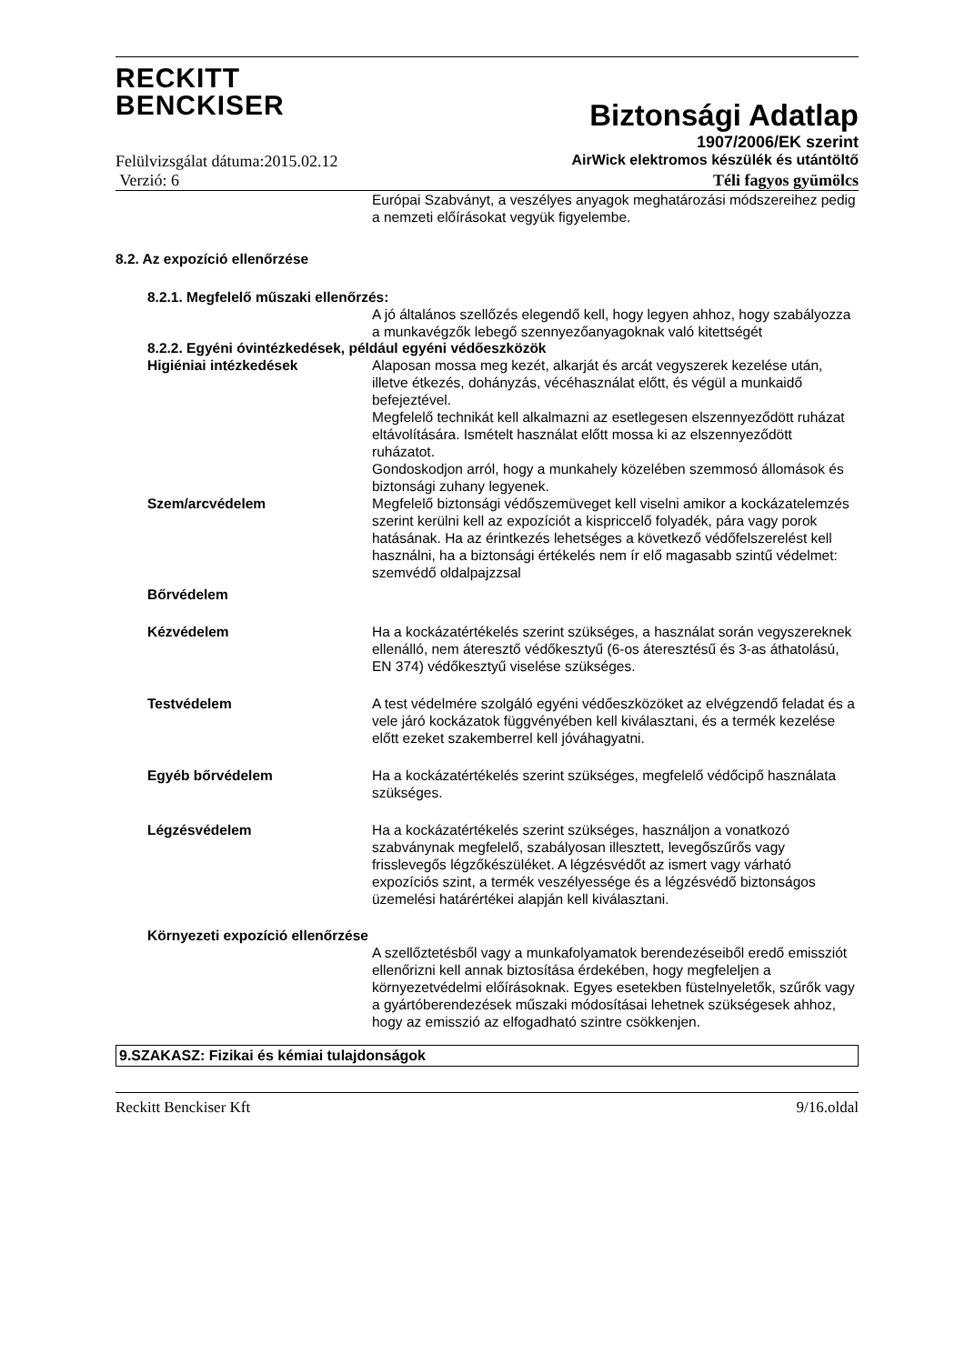RECKITT
BENCKISER
Biztonsági Adatlap
1907/2006/EK szerint
Felülvizsgálat dátuma:2015.02.12 AirWick elektromos készülék és utántöltő
Verzió: 6 Téli fagyos gyümölcs
Európai Szabványt, a veszélyes anyagok meghatározási módszereihez pedig a nemzeti előírásokat vegyük figyelembe.
8.2. Az expozíció ellenőrzése
8.2.1. Megfelelő műszaki ellenőrzés:
A jó általános szellőzés elegendő kell, hogy legyen ahhoz, hogy szabályozza a munkavégzők lebegő szennyezőanyagoknak való kitettségét
8.2.2. Egyéni óvintézkedések, például egyéni védőeszközök
Higiéniai intézkedések Alaposan mossa meg kezét, alkarját és arcát vegyszerek kezelése után, illetve étkezés, dohányzás, vécéhasználat előtt, és végül a munkaidő befejeztével.
Megfelelő technikát kell alkalmazni az esetlegesen elszennyeződött ruházat eltávolítására. Ismételt használat előtt mossa ki az elszennyeződött ruházatot.
Gondoskodjon arról, hogy a munkahely közelében szemmosó állomások és biztonsági zuhany legyenek.
Szem/arcvédelem Megfelelő biztonsági védőszemüveget kell viselni amikor a kockázatelemzés szerint kerülni kell az expozíciót a kispriccelő folyadék, pára vagy porok hatásának. Ha az érintkezés lehetséges a következő védőfelszerelést kell használni, ha a biztonsági értékelés nem ír elő magasabb szintű védelmet: szemvédő oldalpajzzsal
Bőrvédelem
Kézvédelem Ha a kockázatértékelés szerint szükséges, a használat során vegyszereknek ellenálló, nem áteresztő védőkesztyű (6-os áteresztésű és 3-as áthatolású, EN 374) védőkesztyű viselése szükséges.
Testvédelem A test védelmére szolgáló egyéni védőeszközöket az elvégzendő feladat és a vele járó kockázatok függvényében kell kiválasztani, és a termék kezelése előtt ezeket szakemberrel kell jóváhagyatni.
Egyéb bőrvédelem Ha a kockázatértékelés szerint szükséges, megfelelő védőcipő használata szükséges.
Légzésvédelem Ha a kockázatértékelés szerint szükséges, használjon a vonatkozó szabványnak megfelelő, szabályosan illesztett, levegőszűrős vagy frisslevegős légzőkészüléket. A légzésvédőt az ismert vagy várható expozíciós szint, a termék veszélyessége és a légzésvédő biztonságos üzemelési határértékei alapján kell kiválasztani.
Környezeti expozíció ellenőrzése
A szellőztetésből vagy a munkafolyamatok berendezéseiből eredő emissziót ellenőrizni kell annak biztosítása érdekében, hogy megfeleljen a környezetvédelmi előírásoknak. Egyes esetekben füstelnyeletők, szűrők vagy a gyártóberendezések műszaki módosításai lehetnek szükségesek ahhoz, hogy az emisszió az elfogadható szintre csökkenjen.
9.SZAKASZ: Fizikai és kémiai tulajdonságok
Reckitt Benckiser Kft 9/16.oldal